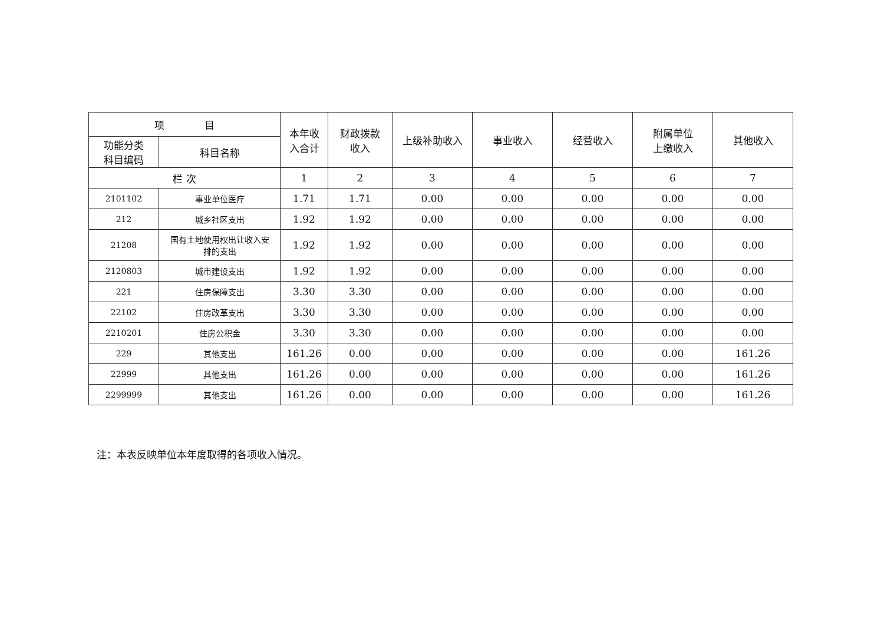| 项 目 | | 本年收 入合计 | 财政拨款 收入 | 上级补助收入 | 事业收入 | 经营收入 | 附属单位 上缴收入 | 其他收入 |
| --- | --- | --- | --- | --- | --- | --- | --- | --- |
| 功能分类 科目编码 | 科目名称 | | | | | | | |
| 栏 次 | | 1 | 2 | 3 | 4 | 5 | 6 | 7 |
| 2101102 | 事业单位医疗 | 1.71 | 1.71 | 0.00 | 0.00 | 0.00 | 0.00 | 0.00 |
| 212 | 城乡社区支出 | 1.92 | 1.92 | 0.00 | 0.00 | 0.00 | 0.00 | 0.00 |
| 21208 | 国有土地使用权出让收入安 排的支出 | 1.92 | 1.92 | 0.00 | 0.00 | 0.00 | 0.00 | 0.00 |
| 2120803 | 城市建设支出 | 1.92 | 1.92 | 0.00 | 0.00 | 0.00 | 0.00 | 0.00 |
| 221 | 住房保障支出 | 3.30 | 3.30 | 0.00 | 0.00 | 0.00 | 0.00 | 0.00 |
| 22102 | 住房改革支出 | 3.30 | 3.30 | 0.00 | 0.00 | 0.00 | 0.00 | 0.00 |
| 2210201 | 住房公积金 | 3.30 | 3.30 | 0.00 | 0.00 | 0.00 | 0.00 | 0.00 |
| 229 | 其他支出 | 161.26 | 0.00 | 0.00 | 0.00 | 0.00 | 0.00 | 161.26 |
| 22999 | 其他支出 | 161.26 | 0.00 | 0.00 | 0.00 | 0.00 | 0.00 | 161.26 |
| 2299999 | 其他支出 | 161.26 | 0.00 | 0.00 | 0.00 | 0.00 | 0.00 | 161.26 |
注：本表反映单位本年度取得的各项收入情况。